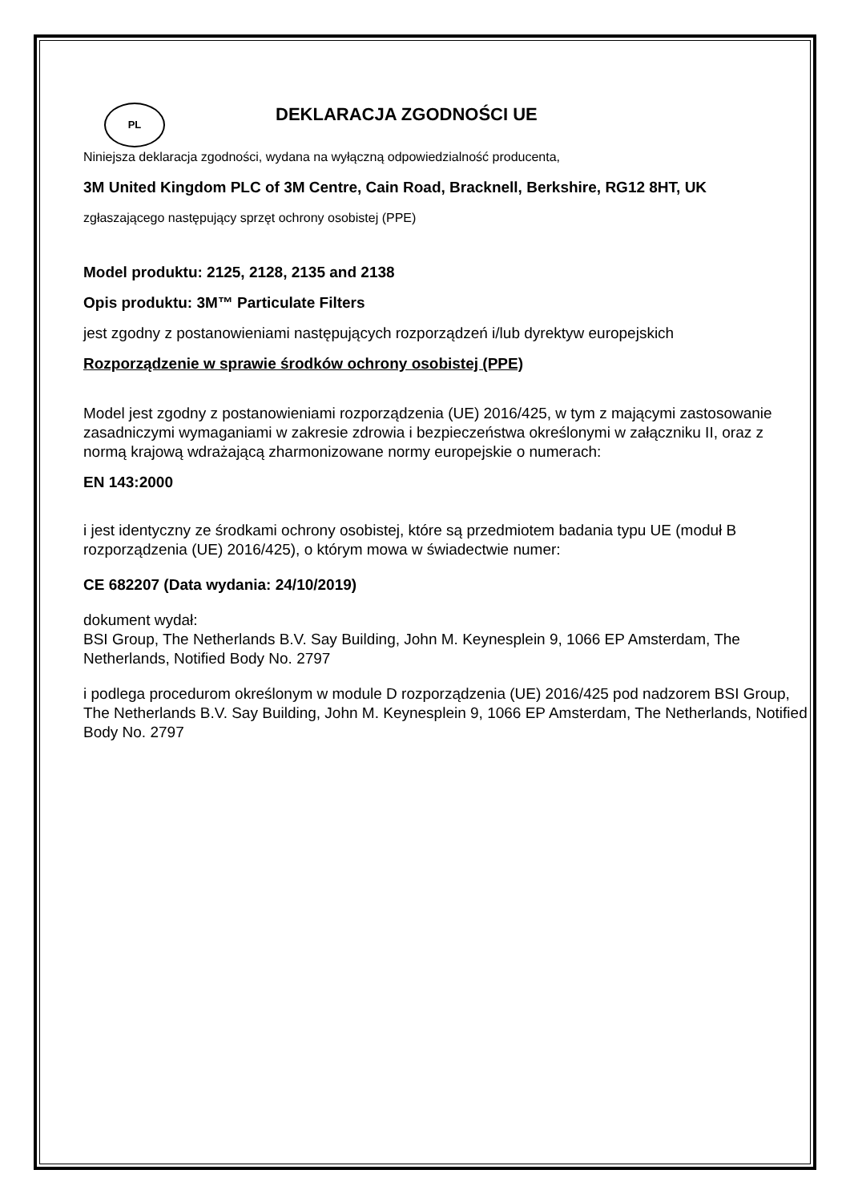PL
DEKLARACJA ZGODNOŚCI UE
Niniejsza deklaracja zgodności, wydana na wyłączną odpowiedzialność producenta,
3M United Kingdom PLC of 3M Centre, Cain Road, Bracknell, Berkshire, RG12 8HT, UK
zgłaszającego następujący sprzęt ochrony osobistej (PPE)
Model produktu: 2125, 2128, 2135 and 2138
Opis produktu: 3M™ Particulate Filters
jest zgodny z postanowieniami następujących rozporządzeń i/lub dyrektyw europejskich
Rozporządzenie w sprawie środków ochrony osobistej (PPE)
Model jest zgodny z postanowieniami rozporządzenia (UE) 2016/425, w tym z mającymi zastosowanie zasadniczymi wymaganiami w zakresie zdrowia i bezpieczeństwa określonymi w załączniku II, oraz z normą krajową wdrażającą zharmonizowane normy europejskie o numerach:
EN 143:2000
i jest identyczny ze środkami ochrony osobistej, które są przedmiotem badania typu UE (moduł B rozporządzenia (UE) 2016/425), o którym mowa w świadectwie numer:
CE 682207 (Data wydania: 24/10/2019)
dokument wydał:
BSI Group, The Netherlands B.V. Say Building, John M. Keynesplein 9, 1066 EP Amsterdam, The Netherlands, Notified Body No. 2797
i podlega procedurom określonym w module D rozporządzenia (UE) 2016/425 pod nadzorem BSI Group, The Netherlands B.V. Say Building, John M. Keynesplein 9, 1066 EP Amsterdam, The Netherlands, Notified Body No. 2797